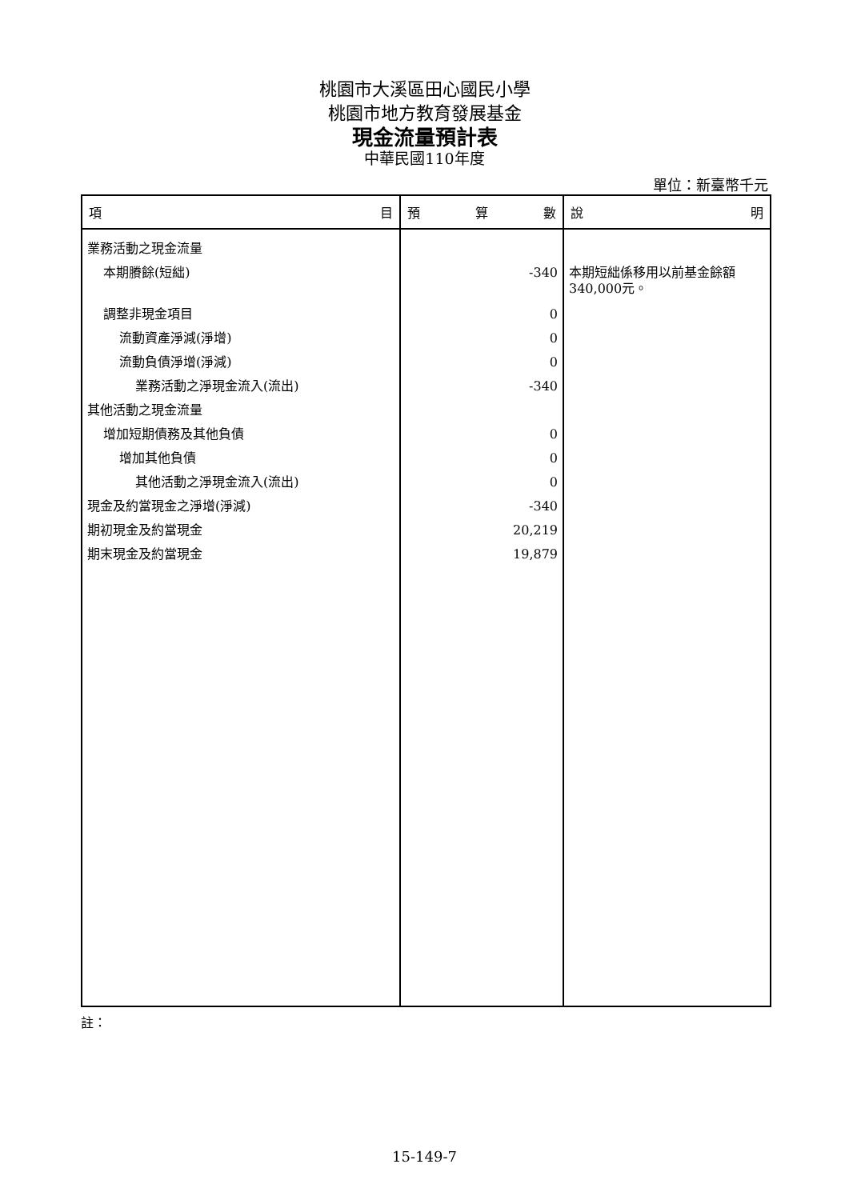桃園市大溪區田心國民小學
桃園市地方教育發展基金
現金流量預計表
中華民國110年度
單位：新臺幣千元
| 項 目 | 預 算 數 | 說 明 |
| --- | --- | --- |
| 業務活動之現金流量 | | |
| 本期賸餘(短絀) | -340 | 本期短絀係移用以前基金餘額340,000元。 |
| 調整非現金項目 | 0 | |
| 流動資產淨減(淨增) | 0 | |
| 流動負債淨增(淨減) | 0 | |
| 業務活動之淨現金流入(流出) | -340 | |
| 其他活動之現金流量 | | |
| 增加短期債務及其他負債 | 0 | |
| 增加其他負債 | 0 | |
| 其他活動之淨現金流入(流出) | 0 | |
| 現金及約當現金之淨增(淨減) | -340 | |
| 期初現金及約當現金 | 20,219 | |
| 期末現金及約當現金 | 19,879 | |
註：
15-149-7